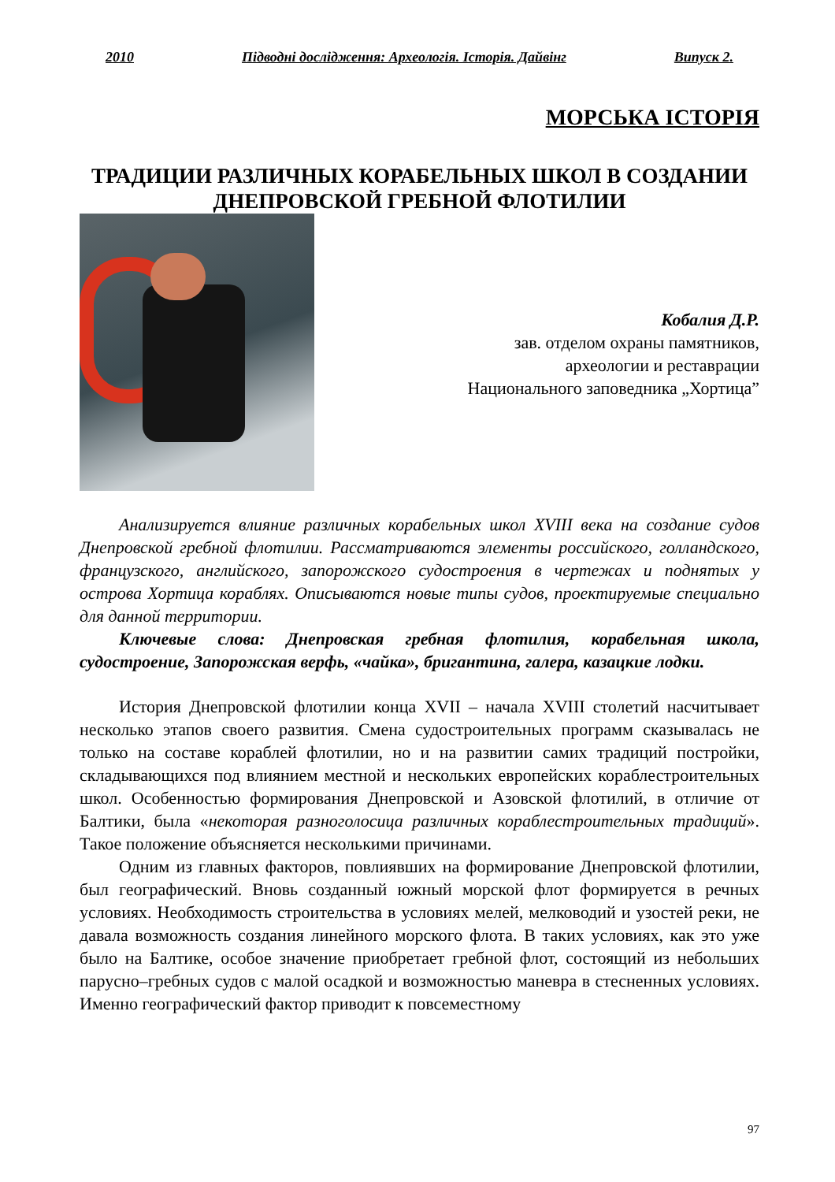2010 Підводні дослідження: Археологія. Історія. Дайвінг Випуск 2.
МОРСЬКА ІСТОРІЯ
ТРАДИЦИИ РАЗЛИЧНЫХ КОРАБЕЛЬНЫХ ШКОЛ В СОЗДАНИИ ДНЕПРОВСКОЙ ГРЕБНОЙ ФЛОТИЛИИ
Кобалия Д.Р.
зав. отделом охраны памятников,
археологии и реставрации
Национального заповедника „Хортица”
Анализируется влияние различных корабельных школ XVIII века на создание судов Днепровской гребной флотилии. Рассматриваются элементы российского, голландского, французского, английского, запорожского судостроения в чертежах и поднятых у острова Хортица кораблях. Описываются новые типы судов, проектируемые специально для данной территории.
Ключевые слова: Днепровская гребная флотилия, корабельная школа, судостроение, Запорожская верфь, «чайка», бригантина, галера, казацкие лодки.
История Днепровской флотилии конца XVII – начала XVIII столетий насчитывает несколько этапов своего развития. Смена судостроительных программ сказывалась не только на составе кораблей флотилии, но и на развитии самих традиций постройки, складывающихся под влиянием местной и нескольких европейских кораблестроительных школ. Особенностью формирования Днепровской и Азовской флотилий, в отличие от Балтики, была «некоторая разноголосица различных кораблестроительных традиций». Такое положение объясняется несколькими причинами.
Одним из главных факторов, повлиявших на формирование Днепровской флотилии, был географический. Вновь созданный южный морской флот формируется в речных условиях. Необходимость строительства в условиях мелей, мелководий и узостей реки, не давала возможность создания линейного морского флота. В таких условиях, как это уже было на Балтике, особое значение приобретает гребной флот, состоящий из небольших парусно–гребных судов с малой осадкой и возможностью маневра в стесненных условиях. Именно географический фактор приводит к повсеместному
97